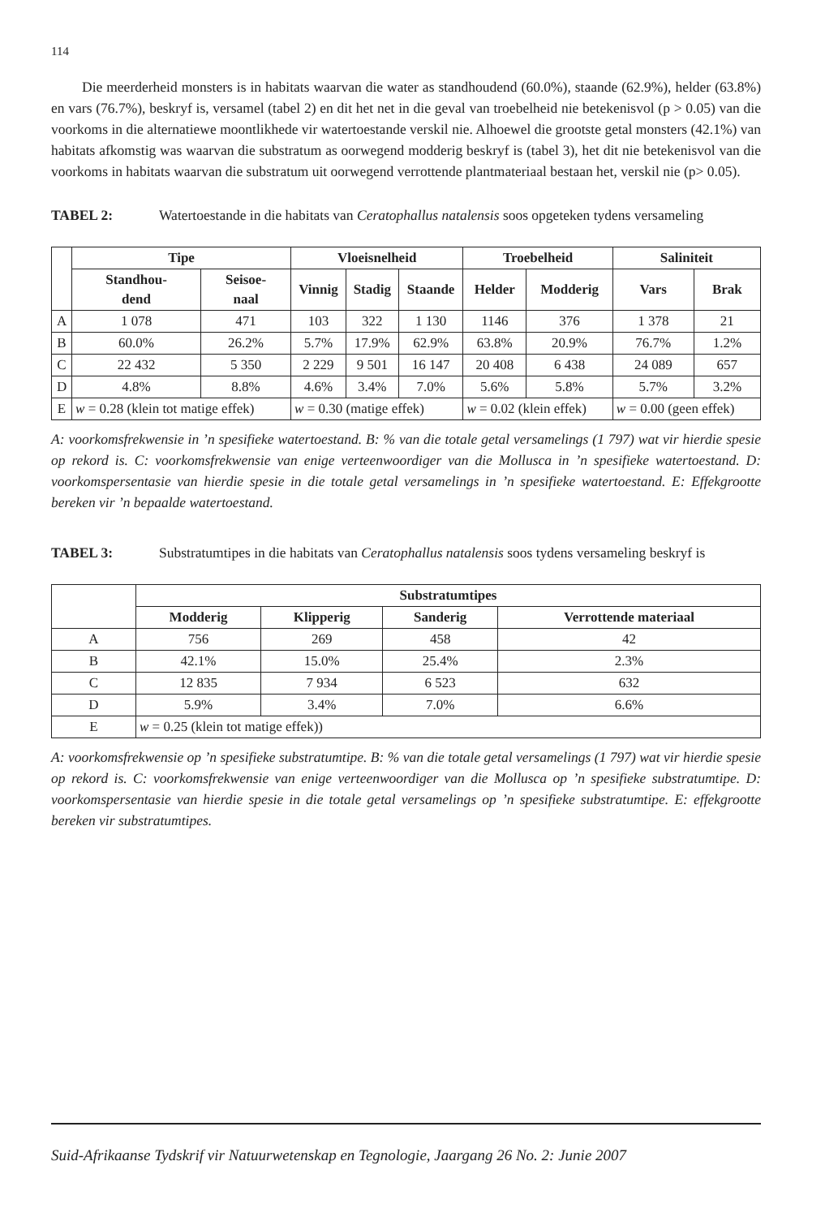114
Die meerderheid monsters is in habitats waarvan die water as standhoudend (60.0%), staande (62.9%), helder (63.8%) en vars (76.7%), beskryf is, versamel (tabel 2) en dit het net in die geval van troebelheid nie betekenisvol (p > 0.05) van die voorkoms in die alternatiewe moontlikhede vir watertoestande verskil nie. Alhoewel die grootste getal monsters (42.1%) van habitats afkomstig was waarvan die substratum as oorwegend modderig beskryf is (tabel 3), het dit nie betekenisvol van die voorkoms in habitats waarvan die substratum uit oorwegend verrottende plantmateriaal bestaan het, verskil nie (p> 0.05).
TABEL 2: Watertoestande in die habitats van Ceratophallus natalensis soos opgeteken tydens versameling
| | Tipe | | Vloeisnelheid | | | Troebelheid | | Saliniteit | |
| --- | --- | --- | --- | --- | --- | --- | --- | --- | --- |
| | Standhou- dend | Seisoe- naal | Vinnig | Stadig | Staande | Helder | Modderig | Vars | Brak |
| A | 1 078 | 471 | 103 | 322 | 1 130 | 1146 | 376 | 1 378 | 21 |
| B | 60.0% | 26.2% | 5.7% | 17.9% | 62.9% | 63.8% | 20.9% | 76.7% | 1.2% |
| C | 22 432 | 5 350 | 2 229 | 9 501 | 16 147 | 20 408 | 6 438 | 24 089 | 657 |
| D | 4.8% | 8.8% | 4.6% | 3.4% | 7.0% | 5.6% | 5.8% | 5.7% | 3.2% |
| E | w = 0.28 (klein tot matige effek) | | w = 0.30 (matige effek) | | | w = 0.02 (klein effek) | | w = 0.00 (geen effek) | |
A: voorkomsfrekwensie in ’n spesifieke watertoestand. B: % van die totale getal versamelings (1 797) wat vir hierdie spesie op rekord is. C: voorkomsfrekwensie van enige verteenwoordiger van die Mollusca in ’n spesifieke watertoestand. D: voorkomspersentasie van hierdie spesie in die totale getal versamelings in ’n spesifieke watertoestand. E: Effekgrootte bereken vir ’n bepaalde watertoestand.
TABEL 3: Substratumtipes in die habitats van Ceratophallus natalensis soos tydens versameling beskryf is
| | Substratumtipes | | | |
| --- | --- | --- | --- | --- |
| | Modderig | Klipperig | Sanderig | Verrottende materiaal |
| A | 756 | 269 | 458 | 42 |
| B | 42.1% | 15.0% | 25.4% | 2.3% |
| C | 12 835 | 7 934 | 6 523 | 632 |
| D | 5.9% | 3.4% | 7.0% | 6.6% |
| E | w = 0.25 (klein tot matige effek)) | | | |
A: voorkomsfrekwensie op ’n spesifieke substratumtipe. B: % van die totale getal versamelings (1 797) wat vir hierdie spesie op rekord is. C: voorkomsfrekwensie van enige verteenwoordiger van die Mollusca op ’n spesifieke substratumtipe. D: voorkomspersentasie van hierdie spesie in die totale getal versamelings op ’n spesifieke substratumtipe. E: effekgrootte bereken vir substratumtipes.
Suid-Afrikaanse Tydskrif vir Natuurwetenskap en Tegnologie, Jaargang 26 No. 2: Junie 2007